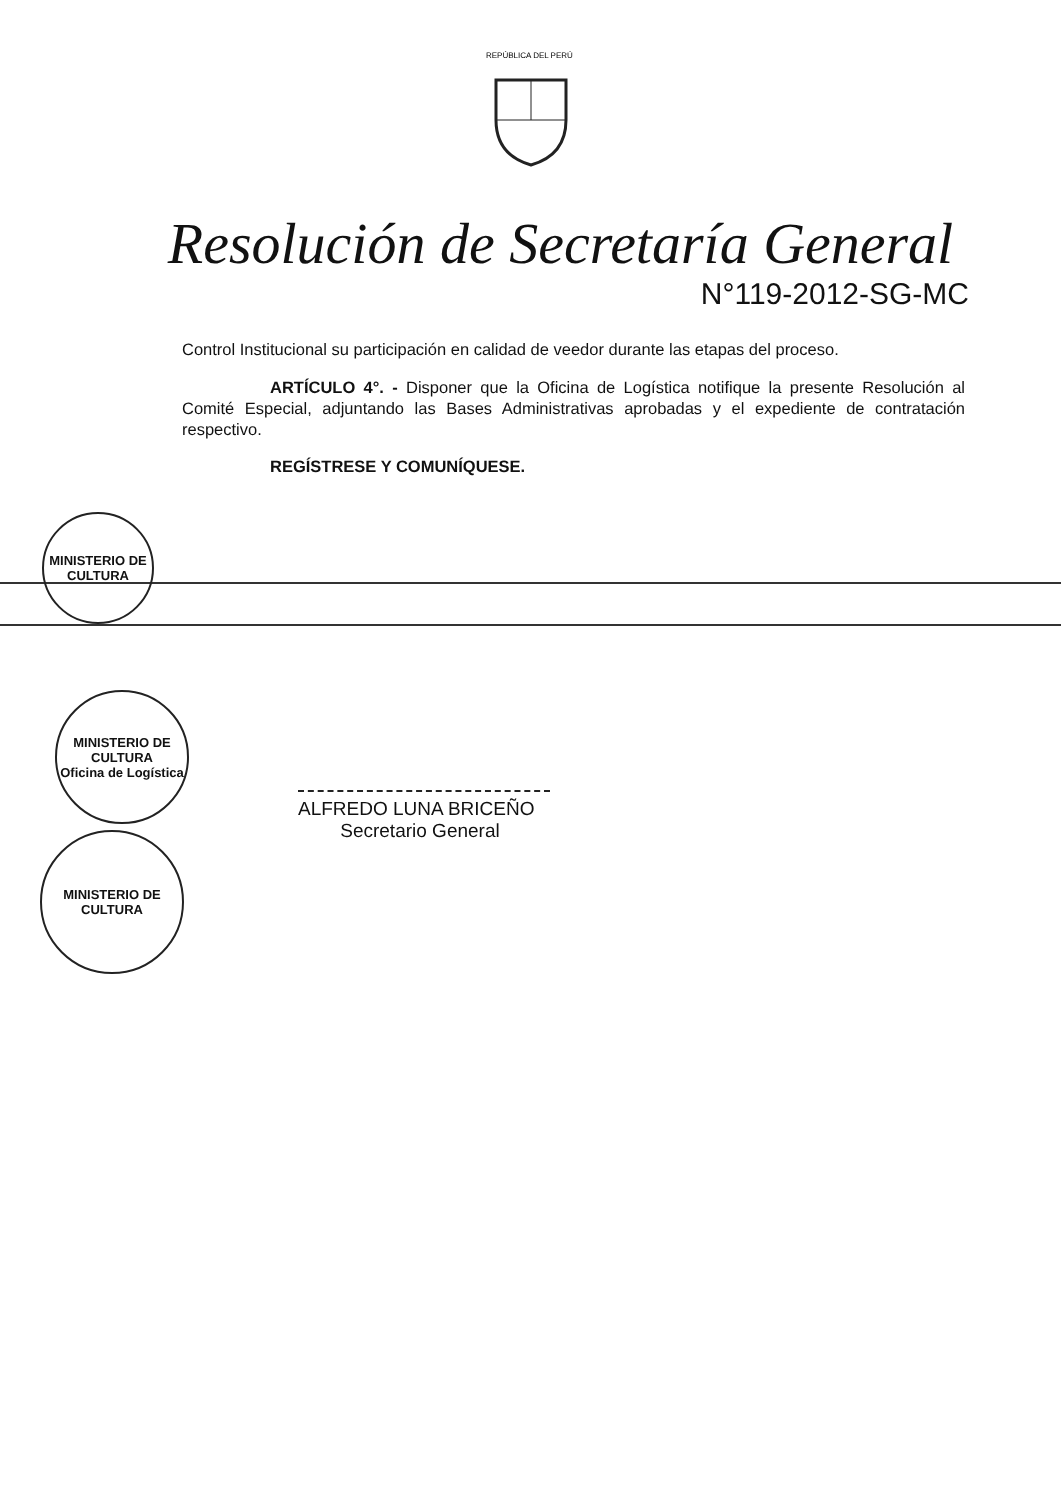REPÚBLICA DEL PERÚ
Resolución de Secretaría General
N°119-2012-SG-MC
Control Institucional su participación en calidad de veedor durante las etapas del proceso.
ARTÍCULO 4°. - Disponer que la Oficina de Logística notifique la presente Resolución al Comité Especial, adjuntando las Bases Administrativas aprobadas y el expediente de contratación respectivo.
REGÍSTRESE Y COMUNÍQUESE.
MINISTERIO DE CULTURA
MINISTERIO DE CULTURA
Oficina de Logística
MINISTERIO DE CULTURA
ALFREDO LUNA BRICEÑO
Secretario General